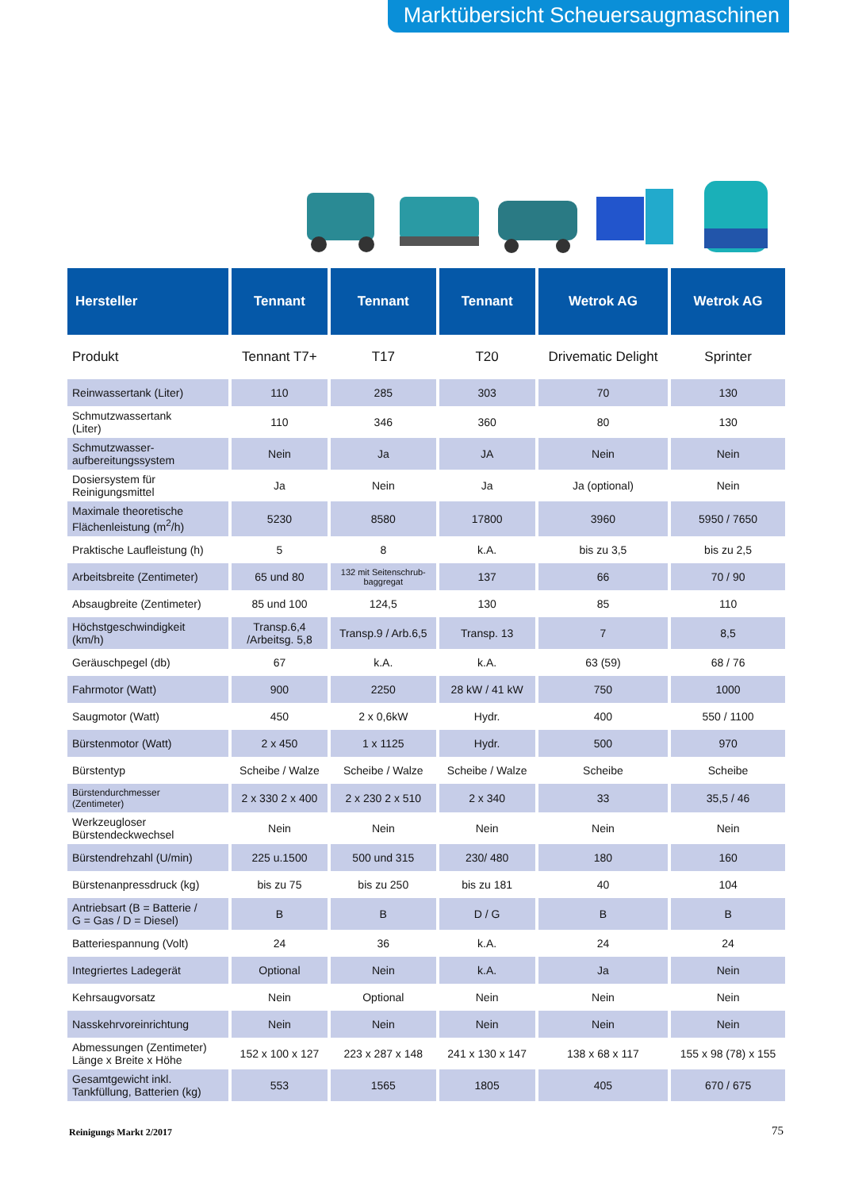Marktübersicht Scheuersaugmaschinen
| Hersteller | Tennant | Tennant | Tennant | Wetrok AG | Wetrok AG |
| --- | --- | --- | --- | --- | --- |
| Produkt | Tennant T7+ | T17 | T20 | Drivematic Delight | Sprinter |
| Reinwassertank (Liter) | 110 | 285 | 303 | 70 | 130 |
| Schmutzwassertank (Liter) | 110 | 346 | 360 | 80 | 130 |
| Schmutzwasser- aufbereitungssystem | Nein | Ja | JA | Nein | Nein |
| Dosiersystem für Reinigungsmittel | Ja | Nein | Ja | Ja (optional) | Nein |
| Maximale theoretische Flächenleistung (m<sup>2</sup>/h) | 5230 | 8580 | 17800 | 3960 | 5950 / 7650 |
| Praktische Laufleistung (h) | 5 | 8 | k.A. | bis zu 3,5 | bis zu 2,5 |
| Arbeitsbreite (Zentimeter) | 65 und 80 | 132 mit Seitenschrub- baggregat | 137 | 66 | 70 / 90 |
| Absaugbreite (Zentimeter) | 85 und 100 | 124,5 | 130 | 85 | 110 |
| Höchstgeschwindigkeit (km/h) | Transp.6,4 /Arbeitsg. 5,8 | Transp.9 / Arb.6,5 | Transp. 13 | 7 | 8,5 |
| Geräuschpegel (db) | 67 | k.A. | k.A. | 63 (59) | 68 / 76 |
| Fahrmotor (Watt) | 900 | 2250 | 28 kW / 41 kW | 750 | 1000 |
| Saugmotor (Watt) | 450 | 2 x 0,6kW | Hydr. | 400 | 550 / 1100 |
| Bürstenmotor (Watt) | 2 x 450 | 1 x 1125 | Hydr. | 500 | 970 |
| Bürstentyp | Scheibe / Walze | Scheibe / Walze | Scheibe / Walze | Scheibe | Scheibe |
| Bürstendurchmesser (Zentimeter) | 2 x 330 2 x 400 | 2 x 230 2 x 510 | 2 x 340 | 33 | 35,5 / 46 |
| Werkzeugloser Bürstendeckwechsel | Nein | Nein | Nein | Nein | Nein |
| Bürstendrehzahl (U/min) | 225 u.1500 | 500 und 315 | 230/ 480 | 180 | 160 |
| Bürstenanpressdruck (kg) | bis zu 75 | bis zu 250 | bis zu 181 | 40 | 104 |
| Antriebsart (B = Batterie / G = Gas / D = Diesel) | B | B | D / G | B | B |
| Batteriespannung (Volt) | 24 | 36 | k.A. | 24 | 24 |
| Integriertes Ladegerät | Optional | Nein | k.A. | Ja | Nein |
| Kehrsaugvorsatz | Nein | Optional | Nein | Nein | Nein |
| Nasskehrvoreinrichtung | Nein | Nein | Nein | Nein | Nein |
| Abmessungen (Zentimeter) Länge x Breite x Höhe | 152 x 100 x 127 | 223 x 287 x 148 | 241 x 130 x 147 | 138 x 68 x 117 | 155 x 98 (78) x 155 |
| Gesamtgewicht inkl. Tankfüllung, Batterien (kg) | 553 | 1565 | 1805 | 405 | 670 / 675 |
Reinigungs Markt 2/2017 75